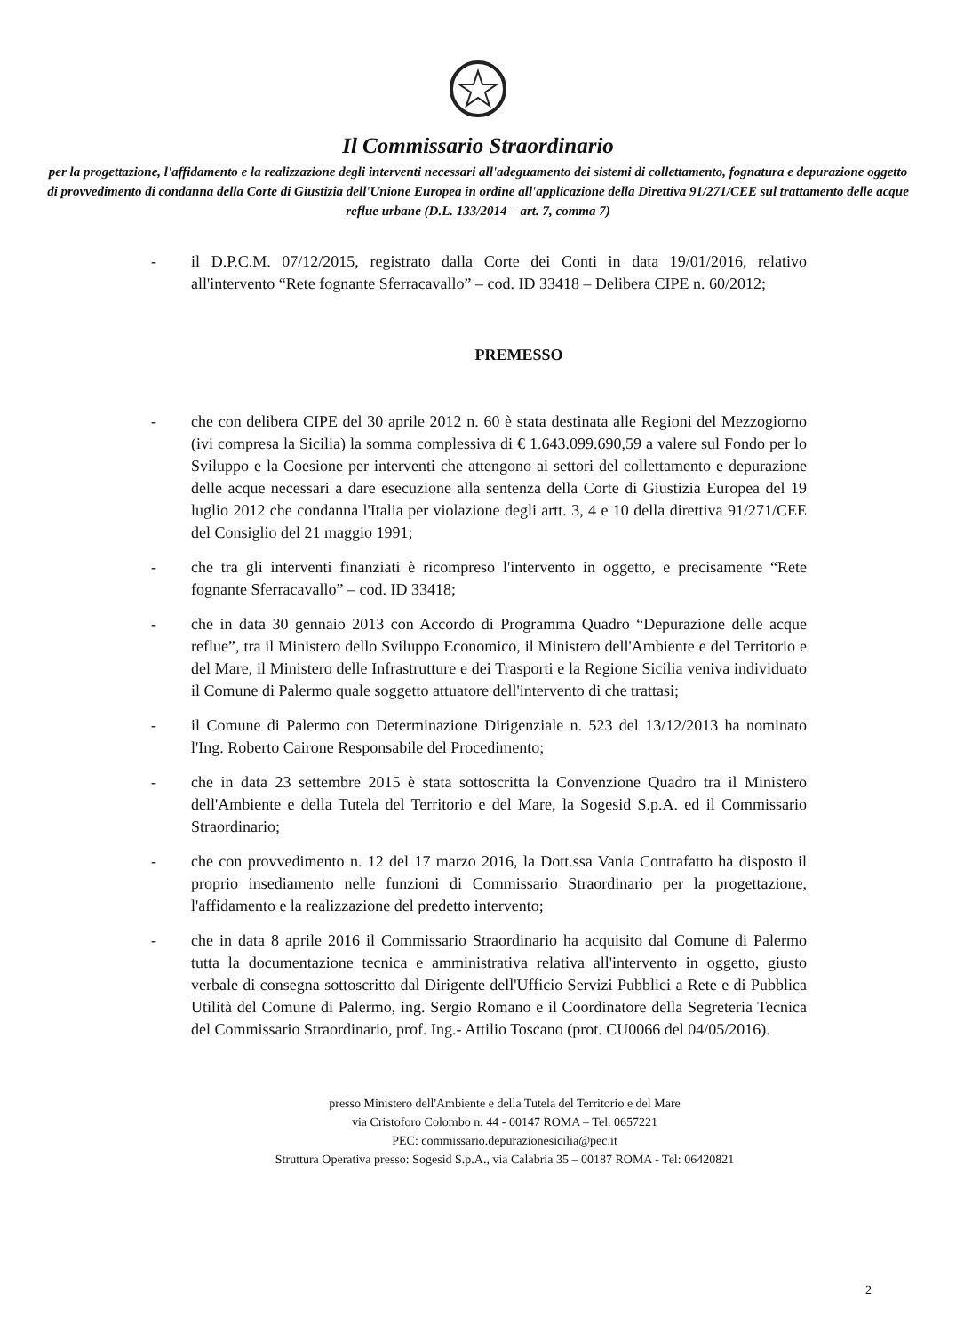Il Commissario Straordinario
per la progettazione, l'affidamento e la realizzazione degli interventi necessari all'adeguamento dei sistemi di collettamento, fognatura e depurazione oggetto di provvedimento di condanna della Corte di Giustizia dell'Unione Europea in ordine all'applicazione della Direttiva 91/271/CEE sul trattamento delle acque reflue urbane (D.L. 133/2014 – art. 7, comma 7)
- il D.P.C.M. 07/12/2015, registrato dalla Corte dei Conti in data 19/01/2016, relativo all'intervento “Rete fognante Sferracavallo” – cod. ID 33418 – Delibera CIPE n. 60/2012;
PREMESSO
- che con delibera CIPE del 30 aprile 2012 n. 60 è stata destinata alle Regioni del Mezzogiorno (ivi compresa la Sicilia) la somma complessiva di € 1.643.099.690,59 a valere sul Fondo per lo Sviluppo e la Coesione per interventi che attengono ai settori del collettamento e depurazione delle acque necessari a dare esecuzione alla sentenza della Corte di Giustizia Europea del 19 luglio 2012 che condanna l'Italia per violazione degli artt. 3, 4 e 10 della direttiva 91/271/CEE del Consiglio del 21 maggio 1991;
- che tra gli interventi finanziati è ricompreso l'intervento in oggetto, e precisamente “Rete fognante Sferracavallo” – cod. ID 33418;
- che in data 30 gennaio 2013 con Accordo di Programma Quadro “Depurazione delle acque reflue”, tra il Ministero dello Sviluppo Economico, il Ministero dell'Ambiente e del Territorio e del Mare, il Ministero delle Infrastrutture e dei Trasporti e la Regione Sicilia veniva individuato il Comune di Palermo quale soggetto attuatore dell'intervento di che trattasi;
- il Comune di Palermo con Determinazione Dirigenziale n. 523 del 13/12/2013 ha nominato l'Ing. Roberto Cairone Responsabile del Procedimento;
- che in data 23 settembre 2015 è stata sottoscritta la Convenzione Quadro tra il Ministero dell'Ambiente e della Tutela del Territorio e del Mare, la Sogesid S.p.A. ed il Commissario Straordinario;
- che con provvedimento n. 12 del 17 marzo 2016, la Dott.ssa Vania Contrafatto ha disposto il proprio insediamento nelle funzioni di Commissario Straordinario per la progettazione, l'affidamento e la realizzazione del predetto intervento;
- che in data 8 aprile 2016 il Commissario Straordinario ha acquisito dal Comune di Palermo tutta la documentazione tecnica e amministrativa relativa all'intervento in oggetto, giusto verbale di consegna sottoscritto dal Dirigente dell'Ufficio Servizi Pubblici a Rete e di Pubblica Utilità del Comune di Palermo, ing. Sergio Romano e il Coordinatore della Segreteria Tecnica del Commissario Straordinario, prof. Ing.- Attilio Toscano (prot. CU0066 del 04/05/2016).
presso Ministero dell'Ambiente e della Tutela del Territorio e del Mare
via Cristoforo Colombo n. 44 - 00147 ROMA – Tel. 0657221
PEC: commissario.depurazionesicilia@pec.it
Struttura Operativa presso: Sogesid S.p.A., via Calabria 35 – 00187 ROMA - Tel: 06420821
2